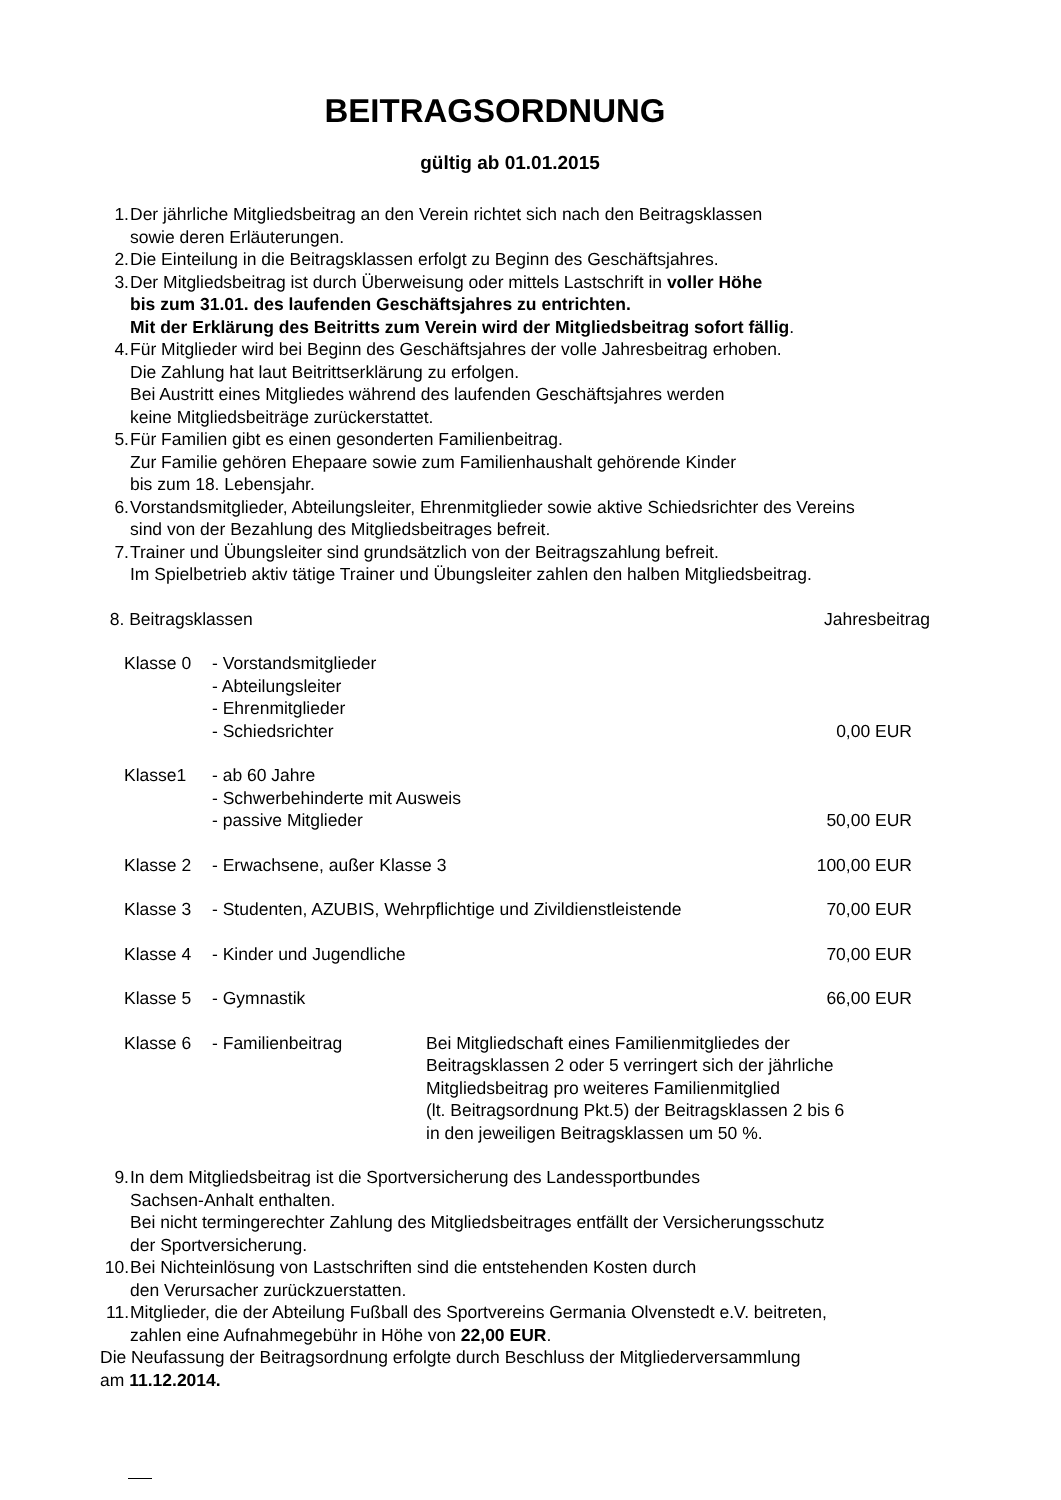BEITRAGSORDNUNG
gültig ab 01.01.2015
1. Der jährliche Mitgliedsbeitrag an den Verein richtet sich nach den Beitragsklassen
sowie deren Erläuterungen.
2. Die Einteilung in die Beitragsklassen erfolgt zu Beginn des Geschäftsjahres.
3. Der Mitgliedsbeitrag ist durch Überweisung oder mittels Lastschrift in voller Höhe
bis zum 31.01. des laufenden Geschäftsjahres zu entrichten.
Mit der Erklärung des Beitritts zum Verein wird der Mitgliedsbeitrag sofort fällig.
4. Für Mitglieder wird bei Beginn des Geschäftsjahres der volle Jahresbeitrag erhoben.
Die Zahlung hat laut Beitrittserklärung zu erfolgen.
Bei Austritt eines Mitgliedes während des laufenden Geschäftsjahres werden
keine Mitgliedsbeiträge zurückerstattet.
5. Für Familien gibt es einen gesonderten Familienbeitrag.
Zur Familie gehören Ehepaare sowie zum Familienhaushalt gehörende Kinder
bis zum 18. Lebensjahr.
6. Vorstandsmitglieder, Abteilungsleiter, Ehrenmitglieder sowie aktive Schiedsrichter des Vereins
sind von der Bezahlung des Mitgliedsbeitrages befreit.
7. Trainer und Übungsleiter sind grundsätzlich von der Beitragszahlung befreit.
Im Spielbetrieb aktiv tätige Trainer und Übungsleiter zahlen den halben Mitgliedsbeitrag.
| 8. Beitragsklassen | | Jahresbeitrag |
| Klasse 0 | - Vorstandsmitglieder - Abteilungsleiter - Ehrenmitglieder - Schiedsrichter | 0,00 EUR |
| Klasse1 | - ab 60 Jahre - Schwerbehinderte mit Ausweis - passive Mitglieder | 50,00 EUR |
| Klasse 2 | - Erwachsene, außer Klasse 3 | 100,00 EUR |
| Klasse 3 | - Studenten, AZUBIS, Wehrpflichtige und Zivildienstleistende | 70,00 EUR |
| Klasse 4 | - Kinder und Jugendliche | 70,00 EUR |
| Klasse 5 | - Gymnastik | 66,00 EUR |
| Klasse 6 | - Familienbeitrag Bei Mitgliedschaft eines Familienmitgliedes der Beitragsklassen 2 oder 5 verringert sich der jährliche Mitgliedsbeitrag pro weiteres Familienmitglied (lt. Beitragsordnung Pkt.5) der Beitragsklassen 2 bis 6 in den jeweiligen Beitragsklassen um 50 %. | |
9. In dem Mitgliedsbeitrag ist die Sportversicherung des Landessportbundes
Sachsen-Anhalt enthalten.
Bei nicht termingerechter Zahlung des Mitgliedsbeitrages entfällt der Versicherungsschutz
der Sportversicherung.
10. Bei Nichteinlösung von Lastschriften sind die entstehenden Kosten durch
den Verursacher zurückzuerstatten.
11. Mitglieder, die der Abteilung Fußball des Sportvereins Germania Olvenstedt e.V. beitreten,
zahlen eine Aufnahmegebühr in Höhe von 22,00 EUR.
Die Neufassung der Beitragsordnung erfolgte durch Beschluss der Mitgliederversammlung
am 11.12.2014.